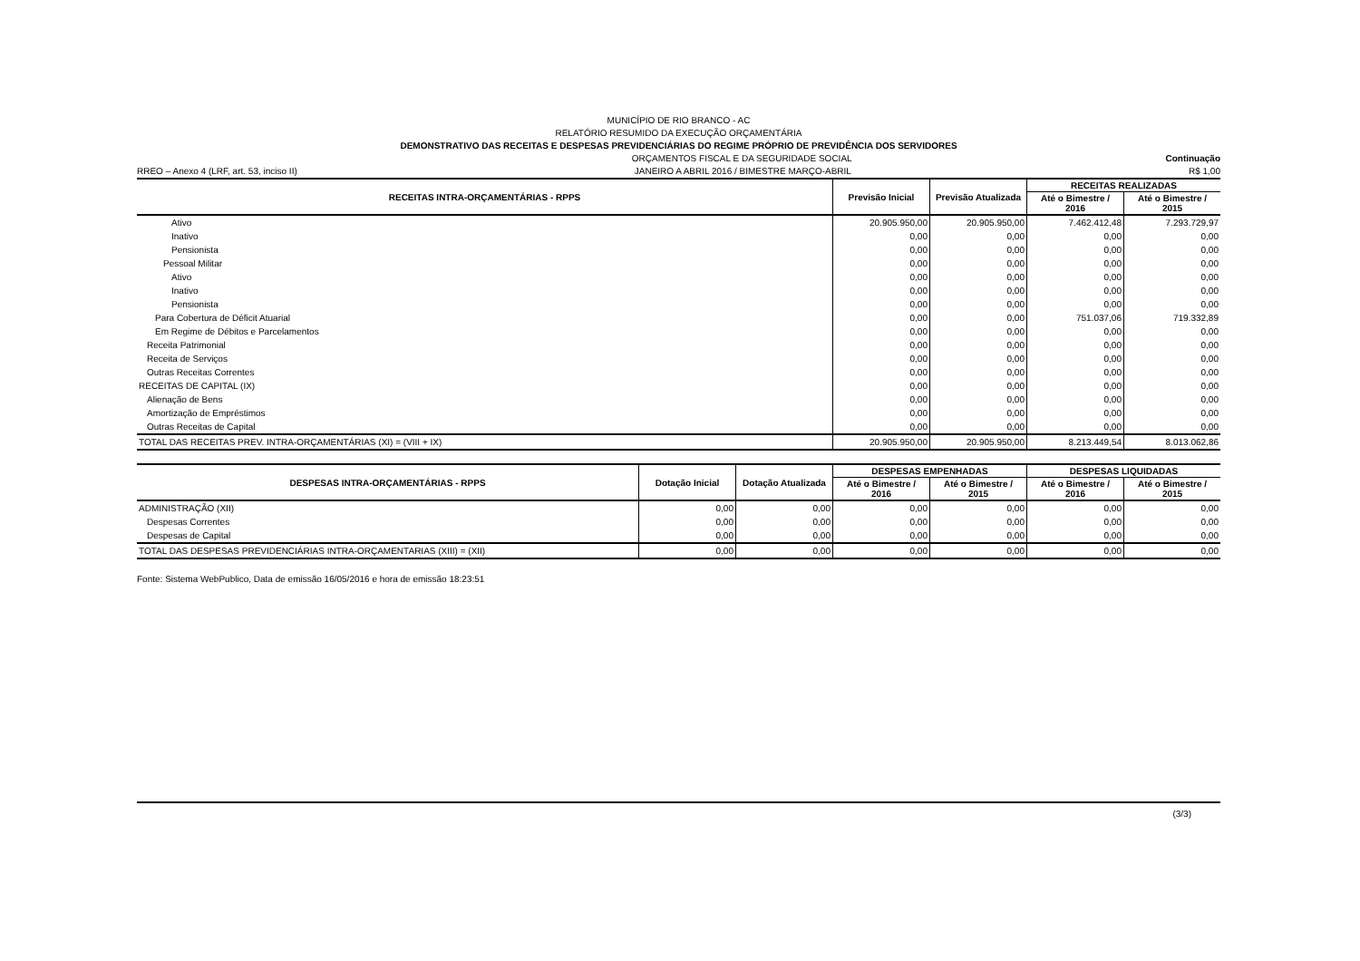MUNICÍPIO DE RIO BRANCO - AC
RELATÓRIO RESUMIDO DA EXECUÇÃO ORÇAMENTÁRIA
DEMONSTRATIVO DAS RECEITAS E DESPESAS PREVIDENCIÁRIAS DO REGIME PRÓPRIO DE PREVIDÊNCIA DOS SERVIDORES
ORÇAMENTOS FISCAL E DA SEGURIDADE SOCIAL Continuação
RREO – Anexo 4 (LRF, art. 53, inciso II) JANEIRO A ABRIL 2016 / BIMESTRE MARÇO-ABRIL R$ 1,00
| RECEITAS INTRA-ORÇAMENTÁRIAS - RPPS | Previsão Inicial | Previsão Atualizada | RECEITAS REALIZADAS | |
| --- | --- | --- | --- | --- |
| | | | Até o Bimestre / 2016 | Até o Bimestre / 2015 |
| Ativo | 20.905.950,00 | 20.905.950,00 | 7.462.412,48 | 7.293.729,97 |
| Inativo | 0,00 | 0,00 | 0,00 | 0,00 |
| Pensionista | 0,00 | 0,00 | 0,00 | 0,00 |
| Pessoal Militar | 0,00 | 0,00 | 0,00 | 0,00 |
| Ativo | 0,00 | 0,00 | 0,00 | 0,00 |
| Inativo | 0,00 | 0,00 | 0,00 | 0,00 |
| Pensionista | 0,00 | 0,00 | 0,00 | 0,00 |
| Para Cobertura de Déficit Atuarial | 0,00 | 0,00 | 751.037,06 | 719.332,89 |
| Em Regime de Débitos e Parcelamentos | 0,00 | 0,00 | 0,00 | 0,00 |
| Receita Patrimonial | 0,00 | 0,00 | 0,00 | 0,00 |
| Receita de Serviços | 0,00 | 0,00 | 0,00 | 0,00 |
| Outras Receitas Correntes | 0,00 | 0,00 | 0,00 | 0,00 |
| RECEITAS DE CAPITAL (IX) | 0,00 | 0,00 | 0,00 | 0,00 |
| Alienação de Bens | 0,00 | 0,00 | 0,00 | 0,00 |
| Amortização de Empréstimos | 0,00 | 0,00 | 0,00 | 0,00 |
| Outras Receitas de Capital | 0,00 | 0,00 | 0,00 | 0,00 |
| TOTAL DAS RECEITAS PREV. INTRA-ORÇAMENTÁRIAS (XI) = (VIII + IX) | 20.905.950,00 | 20.905.950,00 | 8.213.449,54 | 8.013.062,86 |
| DESPESAS INTRA-ORÇAMENTÁRIAS - RPPS | Dotação Inicial | Dotação Atualizada | DESPESAS EMPENHADAS | | DESPESAS LIQUIDADAS | |
| --- | --- | --- | --- | --- | --- | --- |
| | | | Até o Bimestre / 2016 | Até o Bimestre / 2015 | Até o Bimestre / 2016 | Até o Bimestre / 2015 |
| ADMINISTRAÇÃO (XII) | 0,00 | 0,00 | 0,00 | 0,00 | 0,00 | 0,00 |
| Despesas Correntes | 0,00 | 0,00 | 0,00 | 0,00 | 0,00 | 0,00 |
| Despesas de Capital | 0,00 | 0,00 | 0,00 | 0,00 | 0,00 | 0,00 |
| TOTAL DAS DESPESAS PREVIDENCIÁRIAS INTRA-ORÇAMENTARIAS (XIII) = (XII) | 0,00 | 0,00 | 0,00 | 0,00 | 0,00 | 0,00 |
Fonte: Sistema WebPublico, Data de emissão 16/05/2016 e hora de emissão 18:23:51
(3/3)